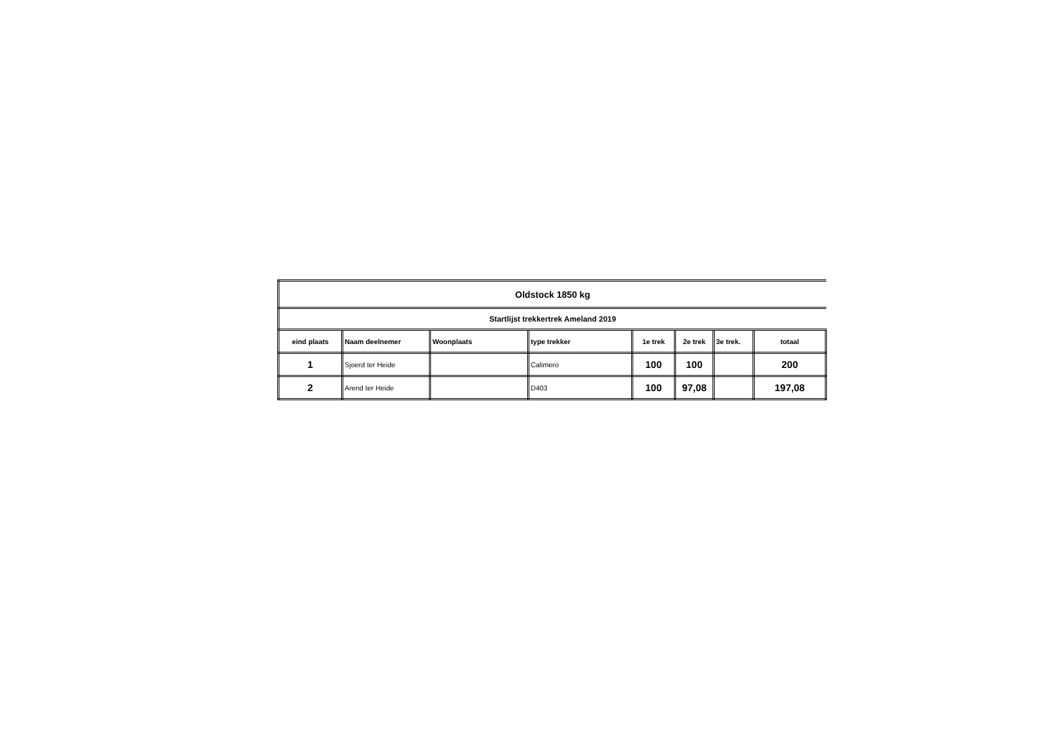| Oldstock 1850 kg | | | | | | | |
| Startlijst trekkertrek Ameland 2019 | | | | | | | |
| eind plaats | Naam deelnemer | Woonplaats | type trekker | 1e trek | 2e trek | 3e trek. | totaal |
| 1 | Sjoerd ter Heide | | Calimero | 100 | 100 | | 200 |
| 2 | Arend ter Heide | | D403 | 100 | 97,08 | | 197,08 |